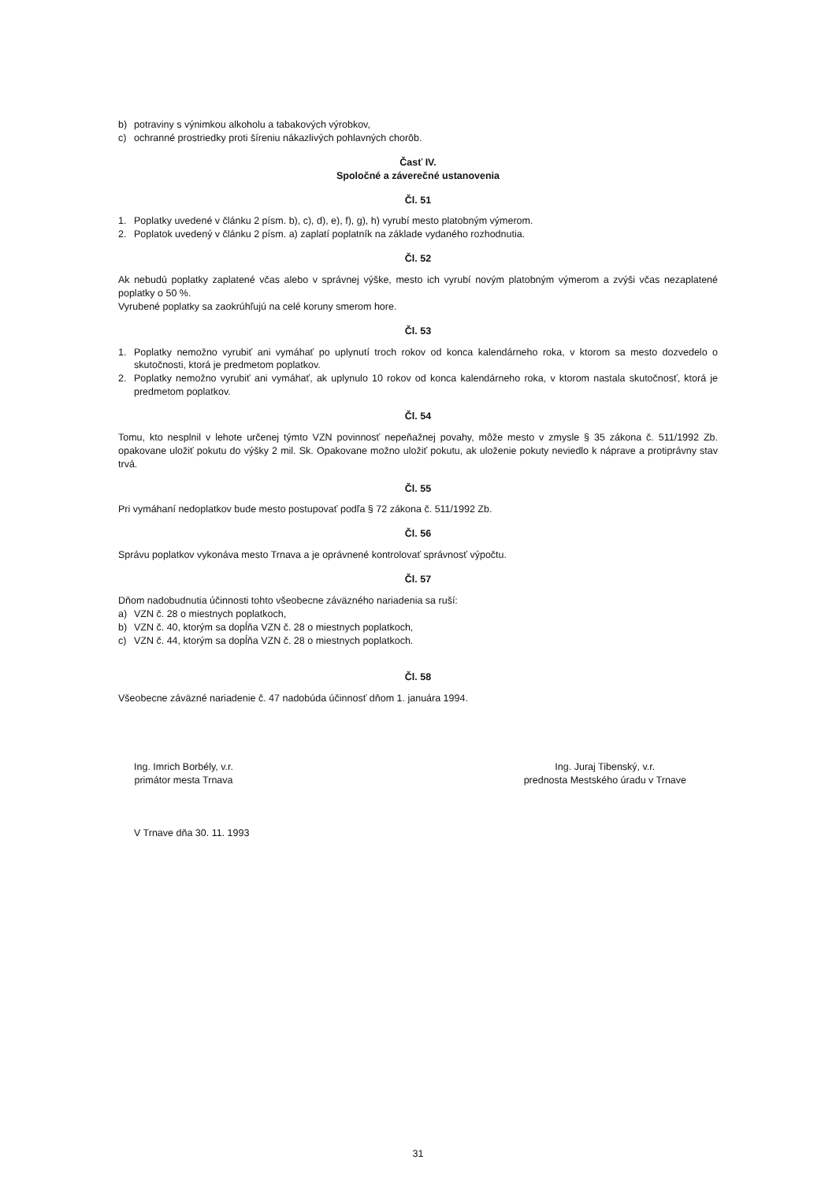b) potraviny s výnimkou alkoholu a tabakových výrobkov,
c) ochranné prostriedky proti šíreniu nákazlivých pohlavných chorôb.
Časť IV.
Spoločné a záverečné ustanovenia
Čl. 51
1. Poplatky uvedené v článku 2 písm. b), c), d), e), f), g), h) vyrubí mesto platobným výmerom.
2. Poplatok uvedený v článku 2 písm. a) zaplatí poplatník na základe vydaného rozhodnutia.
Čl. 52
Ak nebudú poplatky zaplatené včas alebo v správnej výške, mesto ich vyrubí novým platobným výmerom a zvýši včas nezaplatené poplatky o 50 %.
Vyrubené poplatky sa zaokrúhľujú na celé koruny smerom hore.
Čl. 53
1. Poplatky nemožno vyrubiť ani vymáhať po uplynutí troch rokov od konca kalendárneho roka, v ktorom sa mesto dozvedelo o skutočnosti, ktorá je predmetom poplatkov.
2. Poplatky nemožno vyrubiť ani vymáhať, ak uplynulo 10 rokov od konca kalendárneho roka, v ktorom nastala skutočnosť, ktorá je predmetom poplatkov.
Čl. 54
Tomu, kto nesplnil v lehote určenej týmto VZN povinnosť nepeňažnej povahy, môže mesto v zmysle § 35 zákona č. 511/1992 Zb. opakovane uložiť pokutu do výšky 2 mil. Sk. Opakovane možno uložiť pokutu, ak uloženie pokuty neviedlo k náprave a protiprávny stav trvá.
Čl. 55
Pri vymáhaní nedoplatkov bude mesto postupovať podľa § 72 zákona č. 511/1992 Zb.
Čl. 56
Správu poplatkov vykonáva mesto Trnava a je oprávnené kontrolovať správnosť výpočtu.
Čl. 57
Dňom nadobudnutia účinnosti tohto všeobecne záväzného nariadenia sa ruší:
a) VZN č. 28 o miestnych poplatkoch,
b) VZN č. 40, ktorým sa dopĺňa VZN č. 28 o miestnych poplatkoch,
c) VZN č. 44, ktorým sa dopĺňa VZN č. 28 o miestnych poplatkoch.
Čl. 58
Všeobecne záväzné nariadenie č. 47 nadobúda účinnosť dňom 1. januára 1994.
Ing. Imrich Borbély, v.r.
primátor mesta Trnava
Ing. Juraj Tibenský, v.r.
prednosta Mestského úradu v Trnave
V Trnave dňa 30. 11. 1993
31